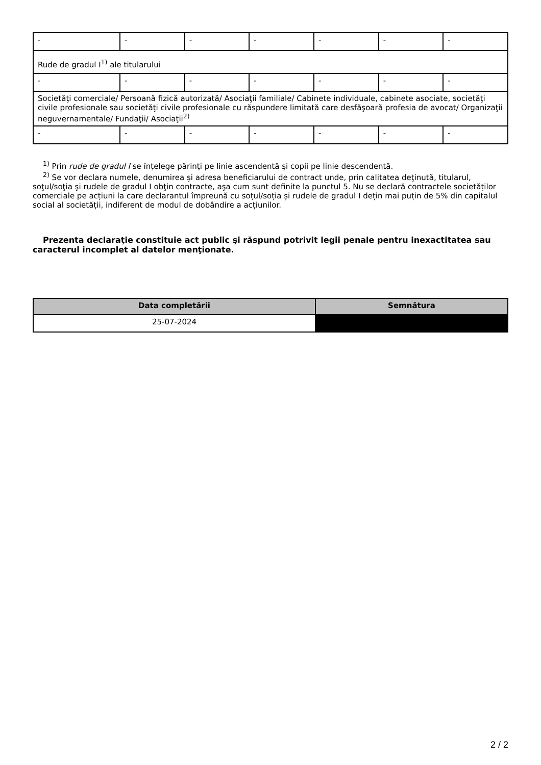| - | - | - | - | - | - | - |
| Rude de gradul I<sup>1)</sup> ale titularului | | | | | | |
| - | - | - | - | - | - | - |
| Societăţi comerciale/ Persoană fizică autorizată/ Asociaţii familiale/ Cabinete individuale, cabinete asociate, societăţi civile profesionale sau societăţi civile profesionale cu răspundere limitată care desfăşoară profesia de avocat/ Organizaţii neguvernamentale/ Fundaţii/ Asociaţii<sup>2)</sup> | | | | | | |
| - | - | - | - | - | - | - |
<sup>1)</sup> Prin rude de gradul I se înţelege părinţi pe linie ascendentă şi copii pe linie descendentă.
<sup>2)</sup> Se vor declara numele, denumirea şi adresa beneficiarului de contract unde, prin calitatea deţinută, titularul, soţul/soţia şi rudele de gradul I obţin contracte, aşa cum sunt definite la punctul 5. Nu se declară contractele societăților comerciale pe acțiuni la care declarantul împreună cu soțul/soția și rudele de gradul I dețin mai puțin de 5% din capitalul social al societății, indiferent de modul de dobândire a acțiunilor.
Prezenta declaraţie constituie act public şi răspund potrivit legii penale pentru inexactitatea sau caracterul incomplet al datelor menţionate.
| Data completării | Semnătura |
| --- | --- |
| 25-07-2024 | |
2 / 2